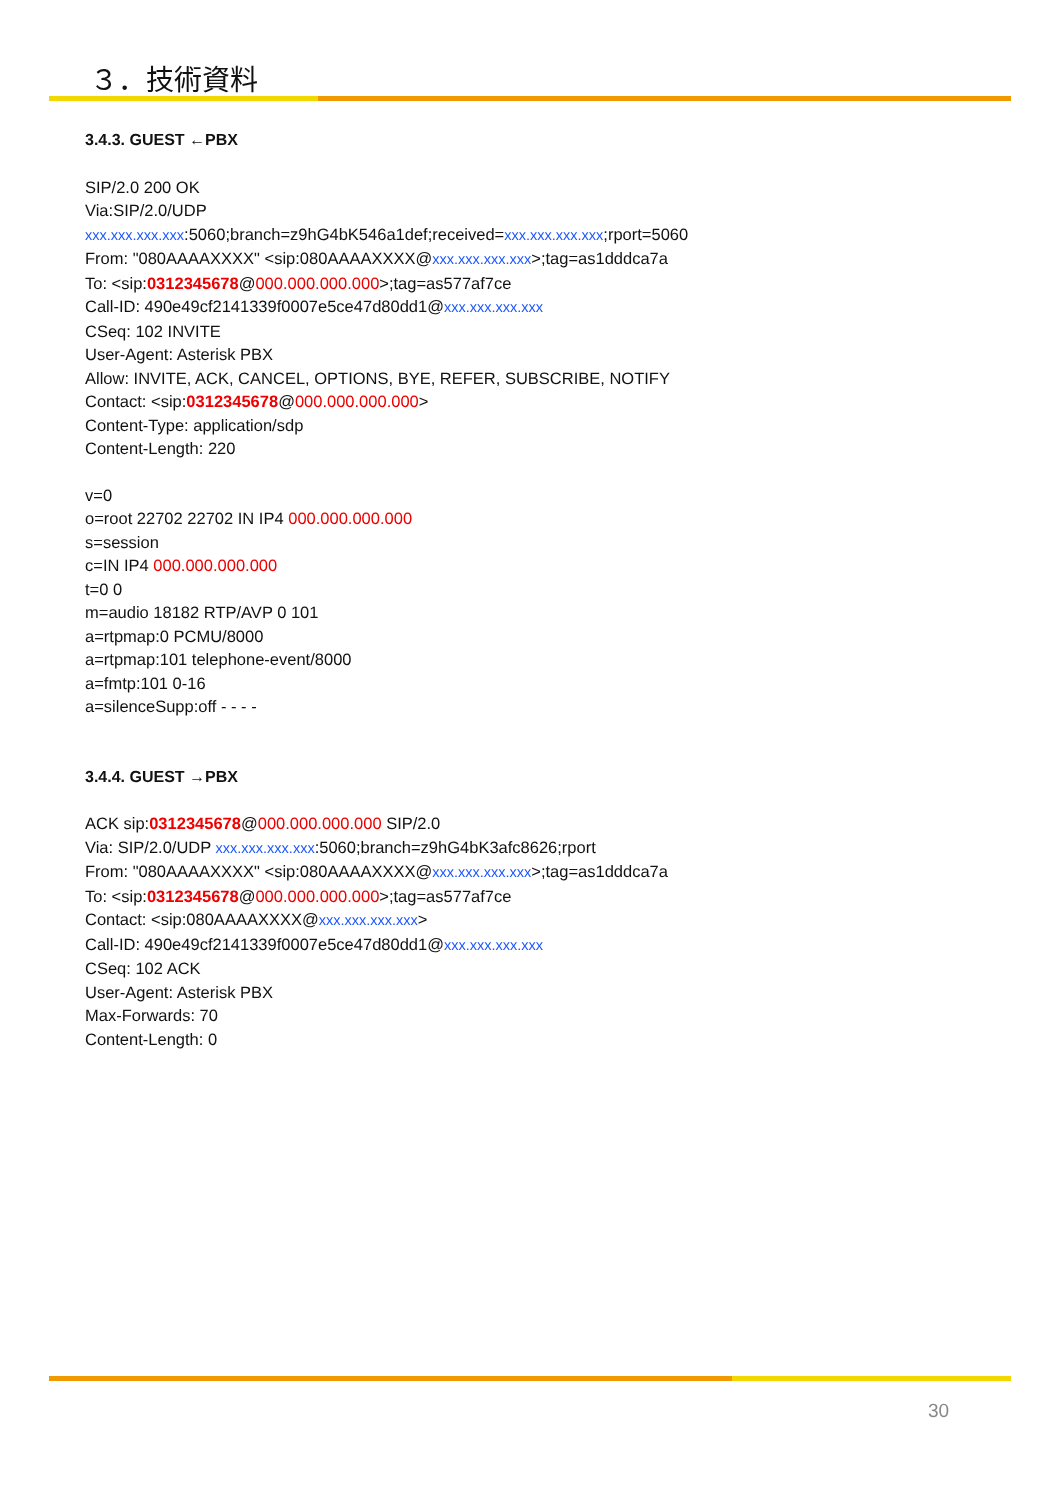３．技術資料
3.4.3. GUEST ←PBX
SIP/2.0 200 OK
Via:SIP/2.0/UDP
xxx.xxx.xxx.xxx:5060;branch=z9hG4bK546a1def;received=xxx.xxx.xxx.xxx;rport=5060
From: "080AAAAXXXX" <sip:080AAAAXXXX@xxx.xxx.xxx.xxx>;tag=as1dddca7a
To: <sip:0312345678@000.000.000.000>;tag=as577af7ce
Call-ID: 490e49cf2141339f0007e5ce47d80dd1@xxx.xxx.xxx.xxx
CSeq: 102 INVITE
User-Agent: Asterisk PBX
Allow: INVITE, ACK, CANCEL, OPTIONS, BYE, REFER, SUBSCRIBE, NOTIFY
Contact: <sip:0312345678@000.000.000.000>
Content-Type: application/sdp
Content-Length: 220
v=0
o=root 22702 22702 IN IP4 000.000.000.000
s=session
c=IN IP4 000.000.000.000
t=0 0
m=audio 18182 RTP/AVP 0 101
a=rtpmap:0 PCMU/8000
a=rtpmap:101 telephone-event/8000
a=fmtp:101 0-16
a=silenceSupp:off - - - -
3.4.4. GUEST →PBX
ACK sip:0312345678@000.000.000.000 SIP/2.0
Via: SIP/2.0/UDP xxx.xxx.xxx.xxx:5060;branch=z9hG4bK3afc8626;rport
From: "080AAAAXXXX" <sip:080AAAAXXXX@xxx.xxx.xxx.xxx>;tag=as1dddca7a
To: <sip:0312345678@000.000.000.000>;tag=as577af7ce
Contact: <sip:080AAAAXXXX@xxx.xxx.xxx.xxx>
Call-ID: 490e49cf2141339f0007e5ce47d80dd1@xxx.xxx.xxx.xxx
CSeq: 102 ACK
User-Agent: Asterisk PBX
Max-Forwards: 70
Content-Length: 0
30